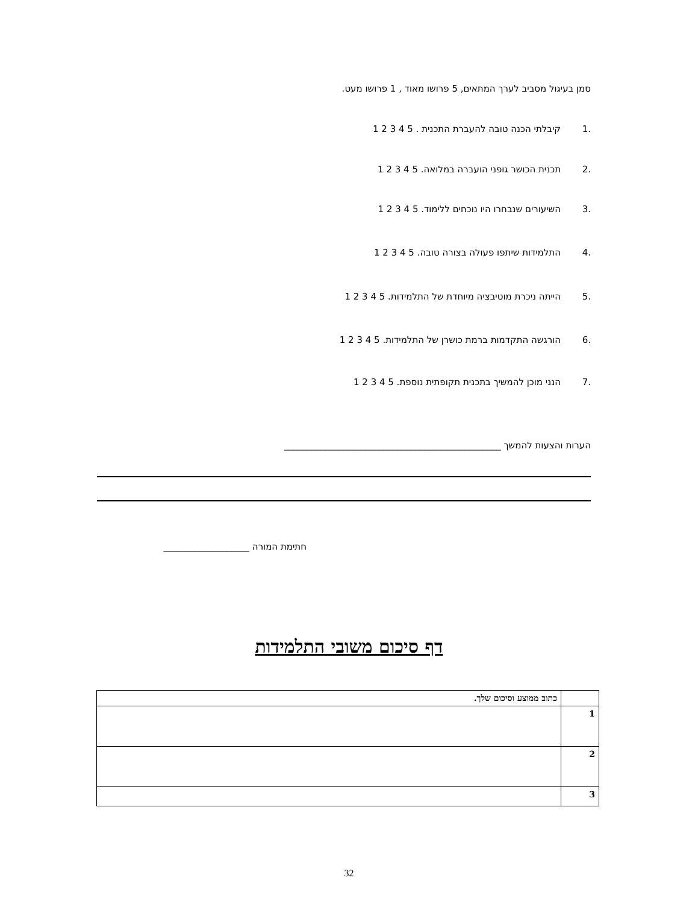סמן בעיגול מסביב לערך המתאים, 5 פרושו מאוד , 1 פרושו מעט.
.1 קיבלתי הכנה טובה להעברת התכנית . 5 4 3 2 1
.2 תכנית הכושר גופני הועברה במלואה. 5 4 3 2 1
.3 השיעורים שנבחרו היו נוכחים ללימוד. 5 4 3 2 1
.4 התלמידות שיתפו פעולה בצורה טובה. 5 4 3 2 1
.5 הייתה ניכרת מוטיבציה מיוחדת של התלמידות. 5 4 3 2 1
.6 הורגשה התקדמות ברמת כושרן של התלמידות. 5 4 3 2 1
.7 הנני מוכן להמשיך בתכנית תקופתית נוספת. 5 4 3 2 1
הערות והצעות להמשך ________________________________________________
חתימת המורה ___________________
דף סיכום משובי התלמידות
| | כתוב ממוצע וסיכום שלך. |
| 1 | |
| 2 | |
| 3 | |
32